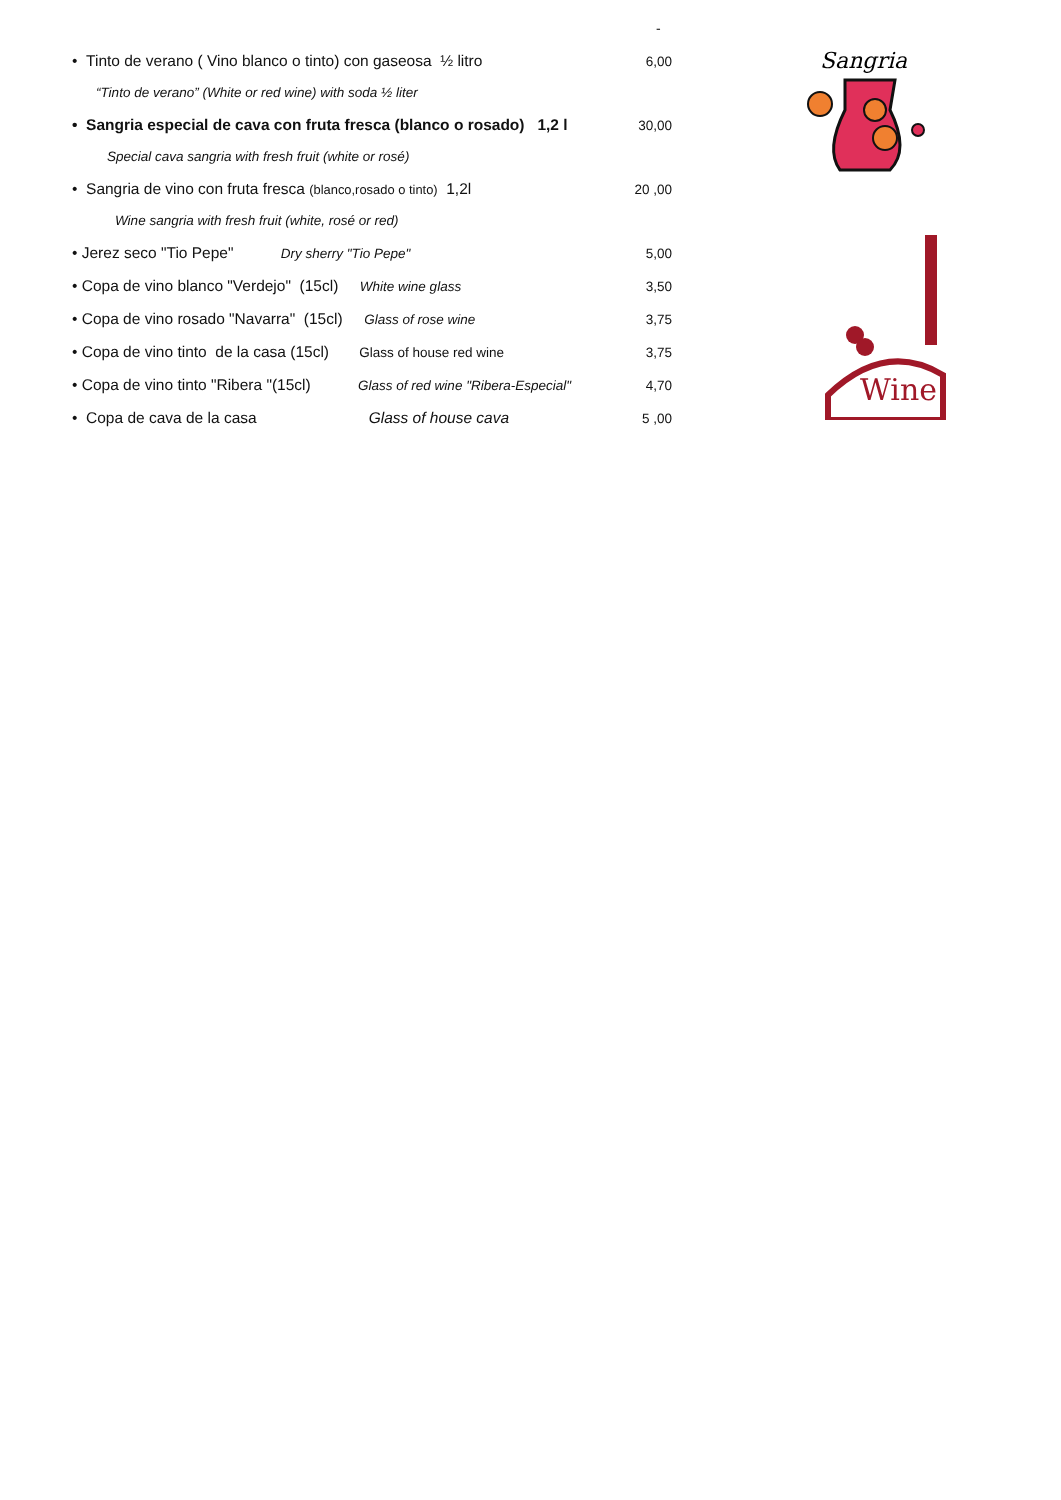-
• Tinto de verano ( Vino blanco o tinto) con gaseosa ½ litro 6,00
“Tinto de verano” (White or red wine) with soda ½ liter
• Sangria especial de cava con fruta fresca (blanco o rosado) 1,2 l 30,00
Special cava sangria with fresh fruit (white or rosé)
• Sangria de vino con fruta fresca (blanco,rosado o tinto) 1,2l 20 ,00
Wine sangria with fresh fruit (white, rosé or red)
• Jerez seco "Tio Pepe" Dry sherry "Tio Pepe" 5,00
• Copa de vino blanco "Verdejo" (15cl) White wine glass 3,50
• Copa de vino rosado "Navarra" (15cl) Glass of rose wine 3,75
• Copa de vino tinto de la casa (15cl) Glass of house red wine 3,75
• Copa de vino tinto "Ribera "(15cl) Glass of red wine "Ribera-Especial" 4,70
• Copa de cava de la casa Glass of house cava 5 ,00
Sangria
Wine